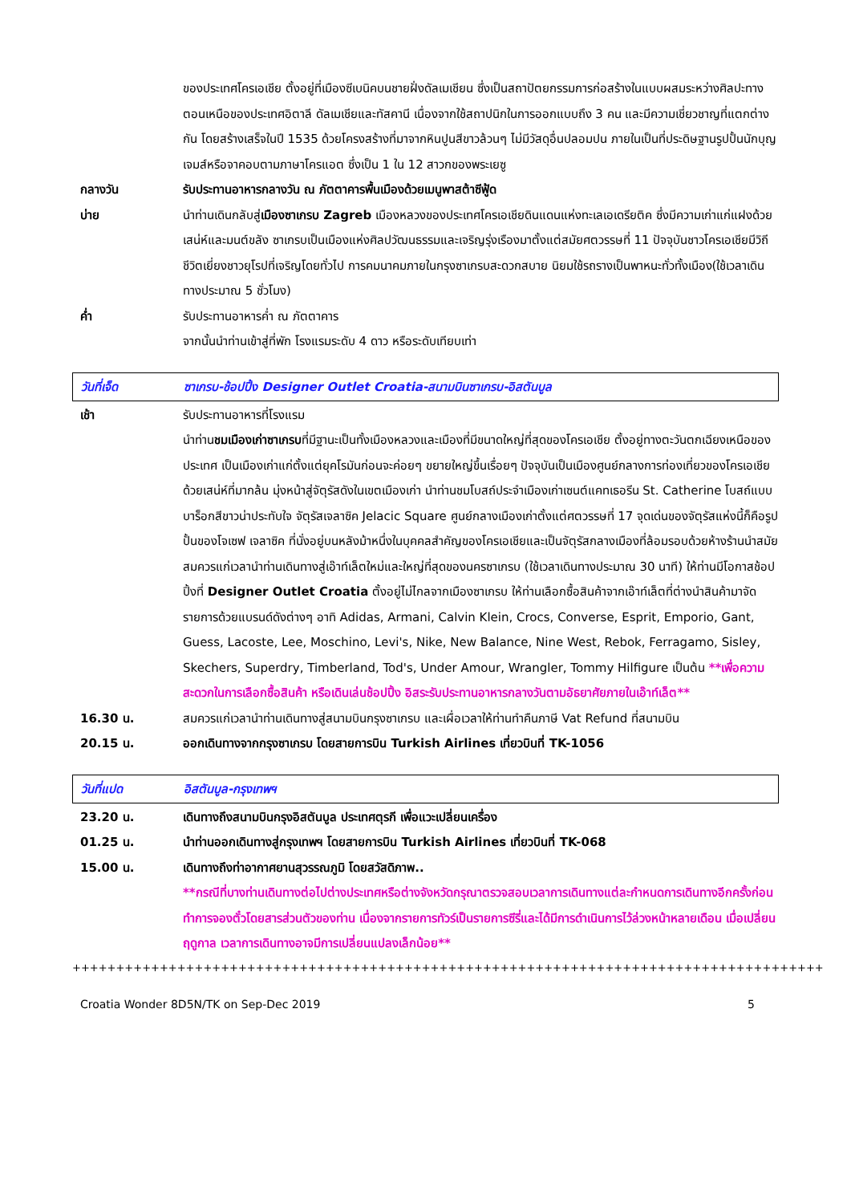ของประเทศโครเอเชีย ตั้งอยู่ที่เมืองซีเบนิคบนชายฝั่งดัลเมเชียน ซึ่งเป็นสถาปัตยกรรมการก่อสร้างในแบบผสมระหว่างศิลปะทางตอนเหนือของประเทศอิตาลี ดัลเมเชียและทัสคานี เนื่องจากใช้สถาปนิกในการออกแบบถึง 3 คน และมีความเชี่ยวชาญที่แตกต่างกัน โดยสร้างเสร็จในปี 1535 ด้วยโครงสร้างที่มาจากหินปูนสีขาวล้วนๆ ไม่มีวัสดุอื่นปลอมปน ภายในเป็นที่ประดิษฐานรูปปั้นนักบุญเจมส์หรือจาคอบตามภาษาโครแอต ซึ่งเป็น 1 ใน 12 สาวกของพระเยซู
กลางวัน รับประทานอาหารกลางวัน ณ ภัตตาคารพื้นเมืองด้วยเมนูพาสต้าซีฟู้ด
บ่าย นำท่านเดินกลับสู่เมืองซาเกรบ Zagreb เมืองหลวงของประเทศโครเอเชียดินแดนแห่งทะเลเอเดรียติค ซึ่งมีความเก่าแก่แฝงด้วยเสน่ห์และมนต์ขลัง ซาเกรบเป็นเมืองแห่งศิลปวัฒนธรรมและเจริญรุ่งเรืองมาตั้งแต่สมัยศตวรรษที่ 11 ปัจจุบันชาวโครเอเชียมีวิถีชีวิตเยี่ยงชาวยุโรปที่เจริญโดยทั่วไป การคมนาคมภายในกรุงซาเกรบสะดวกสบาย นิยมใช้รถรางเป็นพาหนะทั่วทั้งเมือง(ใช้เวลาเดินทางประมาณ 5 ชั่วโมง)
ค่ำ รับประทานอาหารค่ำ ณ ภัตตาคาร
จากนั้นนำท่านเข้าสู่ที่พัก โรงแรมระดับ 4 ดาว หรือระดับเทียบเท่า
วันที่เจ็ด ซาเกรบ-ช้อปปิ้ง Designer Outlet Croatia-สนามบินซาเกรบ-อิสตันบูล
เช้า รับประทานอาหารที่โรงแรม
นำท่านชมเมืองเก่าซาเกรบที่มีฐานะเป็นทั้งเมืองหลวงและเมืองที่มีขนาดใหญ่ที่สุดของโครเอเชีย ตั้งอยู่ทางตะวันตกเฉียงเหนือของประเทศ เป็นเมืองเก่าแก่ตั้งแต่ยุคโรมันก่อนจะค่อยๆ ขยายใหญ่ขึ้นเรื่อยๆ ปัจจุบันเป็นเมืองศูนย์กลางการท่องเที่ยวของโครเอเชีย ด้วยเสน่ห์ที่มากล้น มุ่งหน้าสู่จัตุรัสดังในเขตเมืองเก่า นำท่านชมโบสถ์ประจำเมืองเก่าเซนต์แคทเธอรีน St. Catherine โบสถ์แบบบาร็อกสีขาวน่าประทับใจ จัตุรัสเจลาซิค Jelacic Square ศูนย์กลางเมืองเก่าตั้งแต่ศตวรรษที่ 17 จุดเด่นของจัตุรัสแห่งนี้ก็คือรูปปั้นของโจเซฟ เจลาซิค ที่นั่งอยู่บนหลังม้าหนึ่งในบุคคลสำคัญของโครเอเชียและเป็นจัตุรัสกลางเมืองที่ล้อมรอบด้วยห้างร้านนำสมัย สมควรแก่เวลานำท่านเดินทางสู่เอ๊าท์เล็ตใหม่และใหญ่ที่สุดของนครซาเกรบ (ใช้เวลาเดินทางประมาณ 30 นาที) ให้ท่านมีโอกาสช้อปปิ้งที่ Designer Outlet Croatia ตั้งอยู่ไม่ไกลจากเมืองซาเกรบ ให้ท่านเลือกซื้อสินค้าจากเอ๊าท์เล็ตที่ต่างนำสินค้ามาจัดรายการด้วยแบรนด์ดังต่างๆ อาทิ Adidas, Armani, Calvin Klein, Crocs, Converse, Esprit, Emporio, Gant, Guess, Lacoste, Lee, Moschino, Levi's, Nike, New Balance, Nine West, Rebok, Ferragamo, Sisley, Skechers, Superdry, Timberland, Tod's, Under Amour, Wrangler, Tommy Hilfigure เป็นต้น **เพื่อความสะดวกในการเลือกซื้อสินค้า หรือเดินเล่นช้อปปิ้ง อิสระรับประทานอาหารกลางวันตามอัธยาศัยภายในเอ๊าท์เล็ต**
16.30 น. สมควรแก่เวลานำท่านเดินทางสู่สนามบินกรุงซาเกรบ และเผื่อเวลาให้ท่านทำคืนภาษี Vat Refund ที่สนามบิน
20.15 น. ออกเดินทางจากกรุงซาเกรบ โดยสายการบิน Turkish Airlines เที่ยวบินที่ TK-1056
วันที่แปด อิสตันบูล-กรุงเทพฯ
23.20 น. เดินทางถึงสนามบินกรุงอิสตันบูล ประเทศตุรกี เพื่อแวะเปลี่ยนเครื่อง
01.25 น. นำท่านออกเดินทางสู่กรุงเทพฯ โดยสายการบิน Turkish Airlines เที่ยวบินที่ TK-068
15.00 น. เดินทางถึงท่าอากาศยานสุวรรณภูมิ โดยสวัสดิภาพ..
**กรณีที่บางท่านเดินทางต่อไปต่างประเทศหรือต่างจังหวัดกรุณาตรวจสอบเวลาการเดินทางแต่ละกำหนดการเดินทางอีกครั้งก่อนทำการจองตั๋วโดยสารส่วนตัวของท่าน เนื่องจากรายการทัวร์เป็นรายการซีรี่และได้มีการดำเนินการไว้ล่วงหน้าหลายเดือน เมื่อเปลี่ยนฤดูกาล เวลาการเดินทางอาจมีการเปลี่ยนแปลงเล็กน้อย**
++++++++++++++++++++++++++++++++++++++++++++++++++++++++++++++++++++++++++++++++++++++
Croatia Wonder 8D5N/TK on Sep-Dec 2019 5